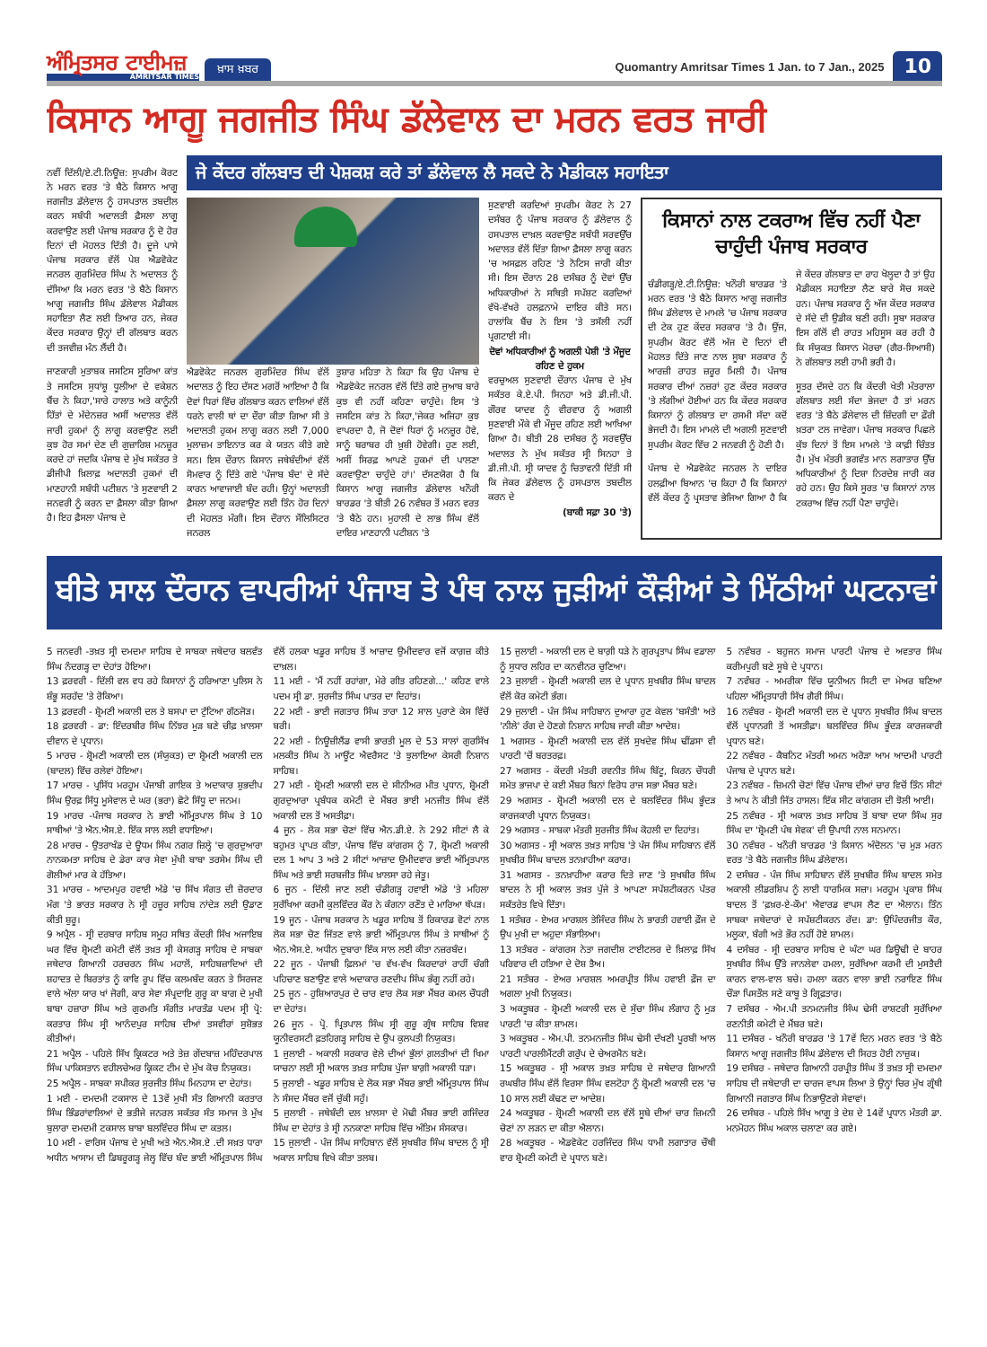ਅੰਮ੍ਰਿਤਸਰ ਟਾਈਮਜ਼
AMRITSAR TIMES
ਖ਼ਾਸ ਖ਼ਬਰ
Quomantry Amritsar Times 1 Jan. to 7 Jan., 2025
10
ਕਿਸਾਨ ਆਗੂ ਜਗਜੀਤ ਸਿੰਘ ਡੱਲੇਵਾਲ ਦਾ ਮਰਨ ਵਰਤ ਜਾਰੀ
ਨਵੀਂ ਦਿੱਲੀ/ਏ.ਟੀ.ਨਿਊਜ਼: ਸੁਪਰੀਮ ਕੋਰਟ ਨੇ ਮਰਨ ਵਰਤ 'ਤੇ ਬੈਠੇ ਕਿਸਾਨ ਆਗੂ ਜਗਜੀਤ ਡੱਲੇਵਾਲ ਨੂੰ ਹਸਪਤਾਲ ਤਬਦੀਲ ਕਰਨ ਸਬੰਧੀ ਅਦਾਲਤੀ ਫ਼ੈਸਲਾ ਲਾਗੂ ਕਰਵਾਉਣ ਲਈ ਪੰਜਾਬ ਸਰਕਾਰ ਨੂੰ ਦੋ ਹੋਰ ਦਿਨਾਂ ਦੀ ਮੋਹਲਤ ਦਿੱਤੀ ਹੈ। ਦੂਜੇ ਪਾਸੇ ਪੰਜਾਬ ਸਰਕਾਰ ਵੱਲੋਂ ਪੇਸ਼ ਐਡਵੋਕੇਟ ਜਨਰਲ ਗੁਰਮਿੰਦਰ ਸਿੰਘ ਨੇ ਅਦਾਲਤ ਨੂੰ ਦੱਸਿਆ ਕਿ ਮਰਨ ਵਰਤ 'ਤੇ ਬੈਠੇ ਕਿਸਾਨ ਆਗੂ ਜਗਜੀਤ ਸਿੰਘ ਡੱਲੇਵਾਲ ਮੈਡੀਕਲ ਸਹਾਇਤਾ ਲੈਣ ਲਈ ਤਿਆਰ ਹਨ, ਜੇਕਰ ਕੇਂਦਰ ਸਰਕਾਰ ਉਨ੍ਹਾਂ ਦੀ ਗੱਲਬਾਤ ਕਰਨ ਦੀ ਤਜਵੀਜ਼ ਮੰਨ ਲੈਂਦੀ ਹੈ।
ਜਾਣਕਾਰੀ ਮੁਤਾਬਕ ਜਸਟਿਸ ਸੂਰਿਆ ਕਾਂਤ ਤੇ ਜਸਟਿਸ ਸੁਧਾਂਸ਼ੂ ਧੂਲੀਆ ਦੇ ਵਕੇਸ਼ਨ ਬੈਂਚ ਨੇ ਕਿਹਾ,'ਸਾਰੇ ਹਾਲਾਤ ਅਤੇ ਕਾਨੂੰਨੀ ਹਿੱਤਾਂ ਦੇ ਮੱਦੇਨਜ਼ਰ ਅਸੀਂ ਅਦਾਲਤ ਵੱਲੋਂ ਜਾਰੀ ਹੁਕਮਾਂ ਨੂੰ ਲਾਗੂ ਕਰਵਾਉਣ ਲਈ ਕੁਝ ਹੋਰ ਸਮਾਂ ਦੇਣ ਦੀ ਗੁਜ਼ਾਰਿਸ਼ ਮਨਜ਼ੂਰ ਕਰਦੇ ਹਾਂ ਜਦਕਿ ਪੰਜਾਬ ਦੇ ਮੁੱਖ ਸਕੱਤਰ ਤੇ ਡੀਜੀਪੀ ਖ਼ਿਲਾਫ਼ ਅਦਾਲਤੀ ਹੁਕਮਾਂ ਦੀ ਮਾਣਹਾਨੀ ਸਬੰਧੀ ਪਟੀਸ਼ਨ 'ਤੇ ਸੁਣਵਾਈ 2 ਜਨਵਰੀ ਨੂੰ ਕਰਨ ਦਾ ਫ਼ੈਸਲਾ ਕੀਤਾ ਗਿਆ ਹੈ। ਇਹ ਫ਼ੈਸਲਾ ਪੰਜਾਬ ਦੇ
ਜੇ ਕੇਂਦਰ ਗੱਲਬਾਤ ਦੀ ਪੇਸ਼ਕਸ਼ ਕਰੇ ਤਾਂ ਡੱਲੇਵਾਲ ਲੈ ਸਕਦੇ ਨੇ ਮੈਡੀਕਲ ਸਹਾਇਤਾ
ਐਡਵੋਕੇਟ ਜਨਰਲ ਗੁਰਮਿੰਦਰ ਸਿੰਘ ਵੱਲੋਂ ਅਦਾਲਤ ਨੂੰ ਇਹ ਦੱਸਣ ਮਗਰੋਂ ਆਇਆ ਹੈ ਕਿ ਦੋਵਾਂ ਧਿਰਾਂ ਵਿੱਚ ਗੱਲਬਾਤ ਕਰਨ ਵਾਲਿਆਂ ਵੱਲੋਂ ਧਰਨੇ ਵਾਲੀ ਥਾਂ ਦਾ ਦੌਰਾ ਕੀਤਾ ਗਿਆ ਸੀ ਤੇ ਅਦਾਲਤੀ ਹੁਕਮ ਲਾਗੂ ਕਰਨ ਲਈ 7,000 ਮੁਲਾਜ਼ਮ ਤਾਇਨਾਤ ਕਰ ਕੇ ਯਤਨ ਕੀਤੇ ਗਏ ਸਨ। ਇਸ ਦੌਰਾਨ ਕਿਸਾਨ ਜਥੇਬੰਦੀਆਂ ਵੱਲੋਂ ਸੋਮਵਾਰ ਨੂੰ ਦਿੱਤੇ ਗਏ 'ਪੰਜਾਬ ਬੰਦ' ਦੇ ਸੱਦੇ ਕਾਰਨ ਆਵਾਜਾਈ ਬੰਦ ਰਹੀ। ਉਨ੍ਹਾਂ ਅਦਾਲਤੀ ਫ਼ੈਸਲਾ ਲਾਗੂ ਕਰਵਾਉਣ ਲਈ ਤਿੰਨ ਹੋਰ ਦਿਨਾਂ ਦੀ ਮੋਹਲਤ ਮੰਗੀ। ਇਸ ਦੌਰਾਨ ਸੌਲਿਸਿਟਰ ਜਨਰਲ
ਤੁਸ਼ਾਰ ਮਹਿਤਾ ਨੇ ਕਿਹਾ ਕਿ ਉਹ ਪੰਜਾਬ ਦੇ ਐਡਵੋਕੇਟ ਜਨਰਲ ਵੱਲੋਂ ਦਿੱਤੇ ਗਏ ਜੁਆਬ ਬਾਰੇ ਕੁਝ ਵੀ ਨਹੀਂ ਕਹਿਣਾ ਚਾਹੁੰਦੇ। ਇਸ 'ਤੇ ਜਸਟਿਸ ਕਾਂਤ ਨੇ ਕਿਹਾ,'ਜੇਕਰ ਅਜਿਹਾ ਕੁਝ ਵਾਪਰਦਾ ਹੈ, ਜੋ ਦੋਵਾਂ ਧਿਰਾਂ ਨੂੰ ਮਨਜ਼ੂਰ ਹੋਵੇ, ਸਾਨੂੰ ਬਰਾਬਰ ਹੀ ਖ਼ੁਸ਼ੀ ਹੋਵੇਗੀ। ਹੁਣ ਲਈ, ਅਸੀਂ ਸਿਰਫ਼ ਆਪਣੇ ਹੁਕਮਾਂ ਦੀ ਪਾਲਣਾ ਕਰਵਾਉਣਾ ਚਾਹੁੰਦੇ ਹਾਂ।' ਦੱਸਣਯੋਗ ਹੈ ਕਿ ਕਿਸਾਨ ਆਗੂ ਜਗਜੀਤ ਡੱਲੇਵਾਲ ਖਨੌਰੀ ਬਾਰਡਰ 'ਤੇ ਬੀਤੀ 26 ਨਵੰਬਰ ਤੋਂ ਮਰਨ ਵਰਤ 'ਤੇ ਬੈਠੇ ਹਨ। ਮੁਹਾਲੀ ਦੇ ਲਾਭ ਸਿੰਘ ਵੱਲੋਂ ਦਾਇਰ ਮਾਣਹਾਨੀ ਪਟੀਸ਼ਨ 'ਤੇ
ਸੁਣਵਾਈ ਕਰਦਿਆਂ ਸੁਪਰੀਮ ਕੋਰਟ ਨੇ 27 ਦਸੰਬਰ ਨੂੰ ਪੰਜਾਬ ਸਰਕਾਰ ਨੂੰ ਡੱਲੇਵਾਲ ਨੂੰ ਹਸਪਤਾਲ ਦਾਖ਼ਲ ਕਰਵਾਉਣ ਸਬੰਧੀ ਸਰਵਉੱਚ ਅਦਾਲਤ ਵੱਲੋਂ ਦਿੱਤਾ ਗਿਆ ਫ਼ੈਸਲਾ ਲਾਗੂ ਕਰਨ 'ਚ ਅਸਫ਼ਲ ਰਹਿਣ 'ਤੇ ਨੋਟਿਸ ਜਾਰੀ ਕੀਤਾ ਸੀ। ਇਸ ਦੌਰਾਨ 28 ਦਸੰਬਰ ਨੂੰ ਦੋਵਾਂ ਉੱਚ ਅਧਿਕਾਰੀਆਂ ਨੇ ਸਥਿਤੀ ਸਪੱਸ਼ਟ ਕਰਦਿਆਂ ਵੱਖੋ-ਵੱਖਰੇ ਹਲਫ਼ਨਾਮੇ ਦਾਇਰ ਕੀਤੇ ਸਨ। ਹਾਲਾਂਕਿ ਬੈਂਚ ਨੇ ਇਸ 'ਤੇ ਤਸੱਲੀ ਨਹੀਂ ਪ੍ਰਗਟਾਈ ਸੀ।
ਦੋਵਾਂ ਅਧਿਕਾਰੀਆਂ ਨੂੰ ਅਗਲੀ ਪੇਸ਼ੀ 'ਤੇ ਮੌਜੂਦ ਰਹਿਣ ਦੇ ਹੁਕਮ
ਵਰਚੁਅਲ ਸੁਣਵਾਈ ਦੌਰਾਨ ਪੰਜਾਬ ਦੇ ਮੁੱਖ ਸਕੱਤਰ ਕੇ.ਏ.ਪੀ. ਸਿਨਹਾ ਅਤੇ ਡੀ.ਜੀ.ਪੀ. ਗੌਰਵ ਯਾਦਵ ਨੂੰ ਵੀਰਵਾਰ ਨੂੰ ਅਗਲੀ ਸੁਣਵਾਈ ਮੌਕੇ ਵੀ ਮੌਜੂਦ ਰਹਿਣ ਲਈ ਆਖਿਆ ਗਿਆ ਹੈ। ਬੀਤੀ 28 ਦਸੰਬਰ ਨੂੰ ਸਰਵਉੱਚ ਅਦਾਲਤ ਨੇ ਮੁੱਖ ਸਕੱਤਰ ਸ੍ਰੀ ਸਿਨਹਾ ਤੇ ਡੀ.ਜੀ.ਪੀ. ਸ੍ਰੀ ਯਾਦਵ ਨੂੰ ਚਿਤਾਵਨੀ ਦਿੱਤੀ ਸੀ ਕਿ ਜੇਕਰ ਡੱਲੇਵਾਲ ਨੂੰ ਹਸਪਤਾਲ ਤਬਦੀਲ ਕਰਨ ਦੇ
(ਬਾਕੀ ਸਫ਼ਾ 30 'ਤੇ)
ਕਿਸਾਨਾਂ ਨਾਲ ਟਕਰਾਅ ਵਿੱਚ ਨਹੀਂ ਪੈਣਾ ਚਾਹੁੰਦੀ ਪੰਜਾਬ ਸਰਕਾਰ
ਚੰਡੀਗੜ੍ਹ/ਏ.ਟੀ.ਨਿਊਜ਼: ਖਨੌਰੀ ਬਾਰਡਰ 'ਤੇ ਮਰਨ ਵਰਤ 'ਤੇ ਬੈਠੇ ਕਿਸਾਨ ਆਗੂ ਜਗਜੀਤ ਸਿੰਘ ਡੱਲੇਵਾਲ ਦੇ ਮਾਮਲੇ 'ਚ ਪੰਜਾਬ ਸਰਕਾਰ ਦੀ ਟੇਕ ਹੁਣ ਕੇਂਦਰ ਸਰਕਾਰ 'ਤੇ ਹੈ। ਉਂਜ, ਸੁਪਰੀਮ ਕੋਰਟ ਵੱਲੋਂ ਅੱਜ ਦੋ ਦਿਨਾਂ ਦੀ ਮੋਹਲਤ ਦਿੱਤੇ ਜਾਣ ਨਾਲ ਸੂਬਾ ਸਰਕਾਰ ਨੂੰ ਆਰਜ਼ੀ ਰਾਹਤ ਜ਼ਰੂਰ ਮਿਲੀ ਹੈ। ਪੰਜਾਬ ਸਰਕਾਰ ਦੀਆਂ ਨਜ਼ਰਾਂ ਹੁਣ ਕੇਂਦਰ ਸਰਕਾਰ 'ਤੇ ਲੱਗੀਆਂ ਹੋਈਆਂ ਹਨ ਕਿ ਕੇਂਦਰ ਸਰਕਾਰ ਕਿਸਾਨਾਂ ਨੂੰ ਗੱਲਬਾਤ ਦਾ ਰਸਮੀ ਸੱਦਾ ਕਦੋਂ ਭੇਜਦੀ ਹੈ। ਇਸ ਮਾਮਲੇ ਦੀ ਅਗਲੀ ਸੁਣਵਾਈ ਸੁਪਰੀਮ ਕੋਰਟ ਵਿੱਚ 2 ਜਨਵਰੀ ਨੂੰ ਹੋਣੀ ਹੈ।
ਪੰਜਾਬ ਦੇ ਐਡਵੋਕੇਟ ਜਨਰਲ ਨੇ ਦਾਇਰ ਹਲਫ਼ੀਆ ਬਿਆਨ 'ਚ ਕਿਹਾ ਹੈ ਕਿ ਕਿਸਾਨਾਂ ਵੱਲੋਂ ਕੇਂਦਰ ਨੂੰ ਪ੍ਰਸਤਾਵ ਭੇਜਿਆ ਗਿਆ ਹੈ ਕਿ ਜੇ ਕੇਂਦਰ ਗੱਲਬਾਤ ਦਾ ਰਾਹ ਖੋਲ੍ਹਦਾ ਹੈ ਤਾਂ ਉਹ ਮੈਡੀਕਲ ਸਹਾਇਤਾ ਲੈਣ ਬਾਰੇ ਸੋਚ ਸਕਦੇ ਹਨ। ਪੰਜਾਬ ਸਰਕਾਰ ਨੂੰ ਅੱਜ ਕੇਂਦਰ ਸਰਕਾਰ ਦੇ ਸੱਦੇ ਦੀ ਉਡੀਕ ਬਣੀ ਰਹੀ। ਸੂਬਾ ਸਰਕਾਰ ਇਸ ਗੱਲੋਂ ਵੀ ਰਾਹਤ ਮਹਿਸੂਸ ਕਰ ਰਹੀ ਹੈ ਕਿ ਸੰਯੁਕਤ ਕਿਸਾਨ ਮੋਰਚਾ (ਗੈਰ-ਸਿਆਸੀ) ਨੇ ਗੱਲਬਾਤ ਲਈ ਹਾਮੀ ਭਰੀ ਹੈ।
ਸੂਤਰ ਦੱਸਦੇ ਹਨ ਕਿ ਕੇਂਦਰੀ ਖੇਤੀ ਮੰਤਰਾਲਾ ਗੱਲਬਾਤ ਲਈ ਸੱਦਾ ਭੇਜਦਾ ਹੈ ਤਾਂ ਮਰਨ ਵਰਤ 'ਤੇ ਬੈਠੇ ਡੱਲੇਵਾਲ ਦੀ ਜ਼ਿੰਦਗੀ ਦਾ ਫ਼ੌਰੀ ਖ਼ਤਰਾ ਟਲ ਜਾਵੇਗਾ। ਪੰਜਾਬ ਸਰਕਾਰ ਪਿਛਲੇ ਕੁੱਝ ਦਿਨਾਂ ਤੋਂ ਇਸ ਮਾਮਲੇ 'ਤੇ ਕਾਫ਼ੀ ਚਿੰਤਤ ਹੈ। ਮੁੱਖ ਮੰਤਰੀ ਭਗਵੰਤ ਮਾਨ ਲਗਾਤਾਰ ਉੱਚ ਅਧਿਕਾਰੀਆਂ ਨੂੰ ਦਿਸ਼ਾ ਨਿਰਦੇਸ਼ ਜਾਰੀ ਕਰ ਰਹੇ ਹਨ। ਉਹ ਕਿਸੇ ਸੂਰਤ 'ਚ ਕਿਸਾਨਾਂ ਨਾਲ ਟਕਰਾਅ ਵਿੱਚ ਨਹੀਂ ਪੈਣਾ ਚਾਹੁੰਦੇ।
ਬੀਤੇ ਸਾਲ ਦੌਰਾਨ ਵਾਪਰੀਆਂ ਪੰਜਾਬ ਤੇ ਪੰਥ ਨਾਲ ਜੁੜੀਆਂ ਕੌੜੀਆਂ ਤੇ ਮਿੱਠੀਆਂ ਘਟਨਾਵਾਂ
5 ਜਨਵਰੀ -ਤਖ਼ਤ ਸ੍ਰੀ ਦਮਦਮਾ ਸਾਹਿਬ ਦੇ ਸਾਬਕਾ ਜਥੇਦਾਰ ਬਲਵੰਤ ਸਿੰਘ ਨੰਦਗੜ੍ਹ ਦਾ ਦੇਹਾਂਤ ਹੋਇਆ।
13 ਫ਼ਰਵਰੀ - ਦਿੱਲੀ ਵਲ ਵਧ ਰਹੇ ਕਿਸਾਨਾਂ ਨੂੰ ਹਰਿਆਣਾ ਪੁਲਿਸ ਨੇ ਸ਼ੰਭੂ ਸਰਹੱਦ 'ਤੇ ਰੋਕਿਆ।
13 ਫ਼ਰਵਰੀ - ਸ਼੍ਰੋਮਣੀ ਅਕਾਲੀ ਦਲ ਤੇ ਬਸਪਾ ਦਾ ਟੁੱਟਿਆ ਗੱਠਜੋੜ।
18 ਫ਼ਰਵਰੀ - ਡਾ: ਇੰਦਰਬੀਰ ਸਿੰਘ ਨਿੱਝਰ ਮੁੜ ਬਣੇ ਚੀਫ਼ ਖ਼ਾਲਸਾ ਦੀਵਾਨ ਦੇ ਪ੍ਰਧਾਨ।
5 ਮਾਰਚ - ਸ਼੍ਰੋਮਣੀ ਅਕਾਲੀ ਦਲ (ਸੰਯੁਕਤ) ਦਾ ਸ਼੍ਰੋਮਣੀ ਅਕਾਲੀ ਦਲ (ਬਾਦਲ) ਵਿੱਚ ਰਲੇਵਾਂ ਹੋਇਆ।
17 ਮਾਰਚ - ਪ੍ਰਸਿੱਧ ਮਰਹੂਮ ਪੰਜਾਬੀ ਗਾਇਕ ਤੇ ਅਦਾਕਾਰ ਸ਼ੁਭਦੀਪ ਸਿੰਘ ਉਰਫ਼ ਸਿੱਧੂ ਮੂਸੇਵਾਲ ਦੇ ਘਰ (ਭਰਾ) ਛੋਟੇ ਸਿੱਧੂ ਦਾ ਜਨਮ।
19 ਮਾਰਚ -ਪੰਜਾਬ ਸਰਕਾਰ ਨੇ ਭਾਈ ਅੰਮ੍ਰਿਤਪਾਲ ਸਿੰਘ ਤੇ 10 ਸਾਥੀਆਂ 'ਤੇ ਐਨ.ਐਸ.ਏ. ਇੱਕ ਸਾਲ ਲਈ ਵਧਾਇਆ।
28 ਮਾਰਚ - ਉਤਰਾਖੰਡ ਦੇ ਊਧਮ ਸਿੰਘ ਨਗਰ ਜ਼ਿਲ੍ਹੇ 'ਚ ਗੁਰਦੁਆਰਾ ਨਾਨਕਮਤਾ ਸਾਹਿਬ ਦੇ ਡੇਰਾ ਕਾਰ ਸੇਵਾ ਮੁੱਖੀ ਬਾਬਾ ਤਰਸੇਮ ਸਿੰਘ ਦੀ ਗੋਲੀਆਂ ਮਾਰ ਕੇ ਹੱਤਿਆ।
31 ਮਾਰਚ - ਆਦਮਪੁਰ ਹਵਾਈ ਅੱਡੇ 'ਚ ਸਿੱਖ ਸੰਗਤ ਦੀ ਜ਼ੋਰਦਾਰ ਮੰਗ 'ਤੇ ਭਾਰਤ ਸਰਕਾਰ ਨੇ ਸ੍ਰੀ ਹਜ਼ੂਰ ਸਾਹਿਬ ਨਾਂਦੇੜ ਲਈ ਉਡਾਣ ਕੀਤੀ ਸ਼ੁਰੂ।
9 ਅਪ੍ਰੈਲ - ਸ੍ਰੀ ਦਰਬਾਰ ਸਾਹਿਬ ਸਮੂਹ ਸਥਿਤ ਕੇਂਦਰੀ ਸਿੱਖ ਅਜਾਇਬ ਘਰ ਵਿੱਚ ਸ਼੍ਰੋਮਣੀ ਕਮੇਟੀ ਵੱਲੋਂ ਤਖ਼ਤ ਸ੍ਰੀ ਕੇਸਗੜ੍ਹ ਸਾਹਿਬ ਦੇ ਸਾਬਕਾ ਜਥੇਦਾਰ ਗਿਆਨੀ ਹਰਚਰਨ ਸਿੰਘ ਮਹਾਲੋਂ, ਸਾਹਿਬਜ਼ਾਦਿਆਂ ਦੀ ਸ਼ਹਾਦਤ ਦੇ ਬਿਰਤਾਂਤ ਨੂੰ ਕਾਵਿ ਰੂਪ ਵਿੱਚ ਕਲਮਬੰਦ ਕਰਨ ਤੇ ਸਿਰਜਣ ਵਾਲੇ ਅੱਲਾ ਯਾਰ ਖਾਂ ਜੋਗੀ, ਕਾਰ ਸੇਵਾ ਸੰਪ੍ਰਦਾਇ ਗੁਰੂ ਕਾ ਬਾਗ ਦੇ ਮੁਖੀ ਬਾਬਾ ਹਜ਼ਾਰਾ ਸਿੰਘ ਅਤੇ ਗੁਰਮਤਿ ਸੰਗੀਤ ਮਾਰਤੰਡ ਪਦਮ ਸ੍ਰੀ ਪ੍ਰੋ: ਕਰਤਾਰ ਸਿੰਘ ਸ੍ਰੀ ਆਨੰਦਪੁਰ ਸਾਹਿਬ ਦੀਆਂ ਤਸਵੀਰਾਂ ਸੁਸ਼ੋਭਤ ਕੀਤੀਆਂ।
21 ਅਪ੍ਰੈਲ - ਪਹਿਲੇ ਸਿੱਖ ਕ੍ਰਿਕਟਰ ਅਤੇ ਤੇਜ਼ ਗੇਂਦਬਾਜ਼ ਮਹਿੰਦਰਪਾਲ ਸਿੰਘ ਪਾਕਿਸਤਾਨ ਵਹੀਲਚੇਅਰ ਕ੍ਰਿਕਟ ਟੀਮ ਦੇ ਮੁੱਖ ਕੋਚ ਨਿਯੁਕਤ।
25 ਅਪ੍ਰੈਲ - ਸਾਬਕਾ ਸਪੀਕਰ ਸੁਰਜੀਤ ਸਿੰਘ ਮਿਨਹਾਸ ਦਾ ਦੇਹਾਂਤ।
1 ਮਈ - ਦਮਦਮੀ ਟਕਸਾਲ ਦੇ 13ਵੇਂ ਮੁਖੀ ਸੰਤ ਗਿਆਨੀ ਕਰਤਾਰ ਸਿੰਘ ਭਿੰਡਰਾਂਵਾਲਿਆਂ ਦੇ ਭਤੀਜੇ ਜਨਰਲ ਸਕੱਤਰ ਸੰਤ ਸਮਾਜ ਤੇ ਮੁੱਖ ਬੁਲਾਰਾ ਦਮਦਮੀ ਟਕਸਾਲ ਬਾਬਾ ਬਲਵਿੰਦਰ ਸਿੰਘ ਦਾ ਕਤਲ।
10 ਮਈ - ਵਾਰਿਸ ਪੰਜਾਬ ਦੇ ਮੁਖੀ ਅਤੇ ਐਨ.ਐਸ.ਏ .ਦੀ ਸਖ਼ਤ ਧਾਰਾ ਅਧੀਨ ਆਸਾਮ ਦੀ ਡਿਬਰੂਗੜ੍ਹ ਜੇਲ੍ਹ ਵਿੱਚ ਬੰਦ ਭਾਈ ਅੰਮ੍ਰਿਤਪਾਲ ਸਿੰਘ ਵੱਲੋਂ ਹਲਕਾ ਖਡੂਰ ਸਾਹਿਬ ਤੋਂ ਆਜ਼ਾਦ ਉਮੀਦਵਾਰ ਵਜੋਂ ਕਾਗ਼ਜ਼ ਕੀਤੇ ਦਾਖ਼ਲ।
11 ਮਈ - 'ਮੈਂ ਨਹੀਂ ਰਹਾਂਗਾ, ਮੇਰੇ ਗੀਤ ਰਹਿਣਗੇ...' ਕਹਿਣ ਵਾਲੇ ਪਦਮ ਸ੍ਰੀ ਡਾ. ਸੁਰਜੀਤ ਸਿੰਘ ਪਾਤਰ ਦਾ ਦਿਹਾਂਤ।
22 ਮਈ - ਭਾਈ ਜਗਤਾਰ ਸਿੰਘ ਤਾਰਾ 12 ਸਾਲ ਪੁਰਾਣੇ ਕੇਸ ਵਿੱਚੋਂ ਬਰੀ।
22 ਮਈ - ਨਿਊਜ਼ੀਲੈਂਡ ਵਾਸੀ ਭਾਰਤੀ ਮੂਲ ਦੇ 53 ਸਾਲਾਂ ਗੁਰਸਿੱਖ ਮਲਕੀਤ ਸਿੰਘ ਨੇ ਮਾਊਂਟ ਐਵਰੈਸਟ 'ਤੇ ਝੁਲਾਇਆ ਕੇਸਰੀ ਨਿਸ਼ਾਨ ਸਾਹਿਬ।
27 ਮਈ - ਸ਼੍ਰੋਮਣੀ ਅਕਾਲੀ ਦਲ ਦੇ ਸੀਨੀਅਰ ਮੀਤ ਪ੍ਰਧਾਨ, ਸ਼੍ਰੋਮਣੀ ਗੁਰਦੁਆਰਾ ਪ੍ਰਬੰਧਕ ਕਮੇਟੀ ਦੇ ਮੈਂਬਰ ਭਾਈ ਮਨਜੀਤ ਸਿੰਘ ਵੱਲੋਂ ਅਕਾਲੀ ਦਲ ਤੋਂ ਅਸਤੀਫ਼ਾ।
4 ਜੂਨ - ਲੋਕ ਸਭਾ ਚੋਣਾਂ ਵਿੱਚ ਐਨ.ਡੀ.ਏ. ਨੇ 292 ਸੀਟਾਂ ਲੈ ਕੇ ਬਹੁਮਤ ਪ੍ਰਾਪਤ ਕੀਤਾ, ਪੰਜਾਬ ਵਿੱਚ ਕਾਂਗਰਸ ਨੂੰ 7, ਸ਼੍ਰੋਮਣੀ ਅਕਾਲੀ ਦਲ 1 ਆਪ 3 ਅਤੇ 2 ਸੀਟਾਂ ਆਜ਼ਾਦ ਉਮੀਦਵਾਰ ਭਾਈ ਅੰਮ੍ਰਿਤਪਾਲ ਸਿੰਘ ਅਤੇ ਭਾਈ ਸਰਬਜੀਤ ਸਿੰਘ ਖ਼ਾਲਸਾ ਰਹੇ ਜੇਤੂ।
6 ਜੂਨ - ਦਿੱਲੀ ਜਾਣ ਲਈ ਚੰਡੀਗੜ੍ਹ ਹਵਾਈ ਅੱਡੇ 'ਤੇ ਮਹਿਲਾ ਸੁਰੱਖਿਆ ਕਰਮੀ ਕੁਲਵਿੰਦਰ ਕੌਰ ਨੇ ਕੰਗਨਾ ਰਣੌਤ ਦੇ ਮਾਰਿਆ ਥੱਪੜ।
19 ਜੂਨ - ਪੰਜਾਬ ਸਰਕਾਰ ਨੇ ਖਡੂਰ ਸਾਹਿਬ ਤੋਂ ਰਿਕਾਰਡ ਵੋਟਾਂ ਨਾਲ ਲੋਕ ਸਭਾ ਚੋਣ ਜਿੱਤਣ ਵਾਲੇ ਭਾਈ ਅੰਮ੍ਰਿਤਪਾਲ ਸਿੰਘ ਤੇ ਸਾਥੀਆਂ ਨੂੰ ਐਨ.ਐਸ.ਏ. ਅਧੀਨ ਦੁਬਾਰਾ ਇੱਕ ਸਾਲ ਲਈ ਕੀਤਾ ਨਜ਼ਰਬੰਦ।
22 ਜੂਨ - ਪੰਜਾਬੀ ਫ਼ਿਲਮਾਂ 'ਚ ਵੱਖ-ਵੱਖ ਕਿਰਦਾਰਾਂ ਰਾਹੀਂ ਚੰਗੀ ਪਹਿਚਾਣ ਬਣਾਉਣ ਵਾਲੇ ਅਦਾਕਾਰ ਰਣਦੀਪ ਸਿੰਘ ਭੰਗੂ ਨਹੀਂ ਰਹੇ।
25 ਜੂਨ - ਹੁਸ਼ਿਆਰਪੁਰ ਦੇ ਚਾਰ ਵਾਰ ਲੋਕ ਸਭਾ ਮੈਂਬਰ ਕਮਲ ਚੌਧਰੀ ਦਾ ਦੇਹਾਂਤ।
26 ਜੂਨ - ਪ੍ਰੋ. ਪ੍ਰਿਤਪਾਲ ਸਿੰਘ ਸ੍ਰੀ ਗੁਰੂ ਗ੍ਰੰਥ ਸਾਹਿਬ ਵਿਸ਼ਵ ਯੂਨੀਵਰਸਟੀ ਫ਼ਤਹਿਗੜ੍ਹ ਸਾਹਿਬ ਦੇ ਉਪ ਕੁਲਪਤੀ ਨਿਯੁਕਤ।
1 ਜੁਲਾਈ - ਅਕਾਲੀ ਸਰਕਾਰ ਵੇਲੇ ਦੀਆਂ ਭੁੱਲਾਂ ਗ਼ਲਤੀਆਂ ਦੀ ਖਿਮਾ ਯਾਚਨਾ ਲਈ ਸ੍ਰੀ ਅਕਾਲ ਤਖ਼ਤ ਸਾਹਿਬ ਪੁੱਜਾ ਬਾਗ਼ੀ ਅਕਾਲੀ ਧੜਾ।
5 ਜੁਲਾਈ - ਖਡੂਰ ਸਾਹਿਬ ਦੇ ਲੋਕ ਸਭਾ ਮੈਂਬਰ ਭਾਈ ਅੰਮ੍ਰਿਤਪਾਲ ਸਿੰਘ ਨੇ ਸੰਸਦ ਮੈਂਬਰ ਵਜੋਂ ਚੁੱਕੀ ਸਹੁੰ।
5 ਜੁਲਾਈ - ਜਥੇਬੰਦੀ ਦਲ ਖ਼ਾਲਸਾ ਦੇ ਮੋਢੀ ਮੈਂਬਰ ਭਾਈ ਗਜਿੰਦਰ ਸਿੰਘ ਦਾ ਦੇਹਾਂਤ ਤੇ ਸ੍ਰੀ ਨਨਕਾਣਾ ਸਾਹਿਬ ਵਿੱਚ ਅੰਤਿਮ ਸੰਸਕਾਰ।
15 ਜੁਲਾਈ - ਪੰਜ ਸਿੰਘ ਸਾਹਿਬਾਨ ਵੱਲੋਂ ਸੁਖਬੀਰ ਸਿੰਘ ਬਾਦਲ ਨੂੰ ਸ੍ਰੀ ਅਕਾਲ ਸਾਹਿਬ ਵਿਖੇ ਕੀਤਾ ਤਲਬ।
15 ਜੁਲਾਈ - ਅਕਾਲੀ ਦਲ ਦੇ ਬਾਗ਼ੀ ਧੜੇ ਨੇ ਗੁਰਪ੍ਰਤਾਪ ਸਿੰਘ ਵਡਾਲਾ ਨੂੰ ਸੁਧਾਰ ਲਹਿਰ ਦਾ ਕਨਵੀਨਰ ਚੁਣਿਆ।
23 ਜੁਲਾਈ - ਸ਼੍ਰੋਮਣੀ ਅਕਾਲੀ ਦਲ ਦੇ ਪ੍ਰਧਾਨ ਸੁਖਬੀਰ ਸਿੰਘ ਬਾਦਲ ਵੱਲੋਂ ਕੋਰ ਕਮੇਟੀ ਭੰਗ।
29 ਜੁਲਾਈ - ਪੰਜ ਸਿੰਘ ਸਾਹਿਬਾਨ ਦੁਆਰਾ ਹੁਣ ਕੇਵਲ 'ਬਸੰਤੀ' ਅਤੇ 'ਨੀਲੇ' ਰੰਗ ਦੇ ਹੋਣਗੇ ਨਿਸ਼ਾਨ ਸਾਹਿਬ ਜਾਰੀ ਕੀਤਾ ਆਦੇਸ਼।
1 ਅਗਸਤ - ਸ਼੍ਰੋਮਣੀ ਅਕਾਲੀ ਦਲ ਵੱਲੋਂ ਸੁਖਦੇਵ ਸਿੰਘ ਢੀਂਡਸਾ ਵੀ ਪਾਰਟੀ 'ਚੋਂ ਬਰਤਰਫ਼।
27 ਅਗਸਤ - ਕੇਂਦਰੀ ਮੰਤਰੀ ਰਵਨੀਤ ਸਿੰਘ ਬਿੱਟੂ, ਕਿਰਨ ਚੌਧਰੀ ਸਮੇਤ ਭਾਜਪਾ ਦੇ ਕਈ ਮੈਂਬਰ ਬਿਨਾਂ ਵਿਰੋਧ ਰਾਜ ਸਭਾ ਮੈਂਬਰ ਬਣੇ।
29 ਅਗਸਤ - ਸ਼੍ਰੋਮਣੀ ਅਕਾਲੀ ਦਲ ਦੇ ਬਲਵਿੰਦਰ ਸਿੰਘ ਭੂੰਦੜ ਕਾਰਜਕਾਰੀ ਪ੍ਰਧਾਨ ਨਿਯੁਕਤ।
29 ਅਗਸਤ - ਸਾਬਕਾ ਮੰਤਰੀ ਸੁਰਜੀਤ ਸਿੰਘ ਕੋਹਲੀ ਦਾ ਦਿਹਾਂਤ।
30 ਅਗਸਤ - ਸ੍ਰੀ ਅਕਾਲ ਤਖ਼ਤ ਸਾਹਿਬ 'ਤੇ ਪੰਜ ਸਿੰਘ ਸਾਹਿਬਾਨ ਵੱਲੋਂ ਸੁਖਬੀਰ ਸਿੰਘ ਬਾਦਲ ਤਨਖ਼ਾਹੀਆ ਕਰਾਰ।
31 ਅਗਸਤ - ਤਨਖ਼ਾਹੀਆ ਕਰਾਰ ਦਿਤੇ ਜਾਣ 'ਤੇ ਸੁਖਬੀਰ ਸਿੰਘ ਬਾਦਲ ਨੇ ਸ੍ਰੀ ਅਕਾਲ ਤਖ਼ਤ ਪੁੱਜੇ ਤੇ ਆਪਣਾ ਸਪੱਸ਼ਟੀਕਰਨ ਪੱਤਰ ਸਕੱਤਰੇਤ ਵਿਖੇ ਦਿੱਤਾ।
1 ਸਤੰਬਰ - ਏਅਰ ਮਾਰਸ਼ਲ ਤੇਜਿੰਦਰ ਸਿੰਘ ਨੇ ਭਾਰਤੀ ਹਵਾਈ ਫ਼ੌਜ ਦੇ ਉਪ ਮੁਖੀ ਦਾ ਅਹੁਦਾ ਸੰਭਾਲਿਆ।
13 ਸਤੰਬਰ - ਕਾਂਗਰਸ ਨੇਤਾ ਜਗਦੀਸ਼ ਟਾਈਟਲਰ ਦੇ ਖ਼ਿਲਾਫ਼ ਸਿੱਖ ਪਰਿਵਾਰ ਦੀ ਹਤਿਆ ਦੇ ਦੋਸ਼ ਤੈਅ।
21 ਸਤੰਬਰ - ਏਅਰ ਮਾਰਸ਼ਲ ਅਮਰਪ੍ਰੀਤ ਸਿੰਘ ਹਵਾਈ ਫ਼ੌਜ ਦਾ ਅਗਲਾ ਮੁਖੀ ਨਿਯੁਕਤ।
3 ਅਕਤੂਬਰ - ਸ਼੍ਰੋਮਣੀ ਅਕਾਲੀ ਦਲ ਦੇ ਸੁੱਚਾ ਸਿੰਘ ਲੰਗਾਹ ਨੂੰ ਮੁੜ ਪਾਰਟੀ 'ਚ ਕੀਤਾ ਸ਼ਾਮਲ।
3 ਅਕਤੂਬਰ - ਐਮ.ਪੀ. ਤਨਮਨਜੀਤ ਸਿੰਘ ਢੇਸੀ ਦੱਖਣੀ ਪੂਰਬੀ ਆਲ ਪਾਰਟੀ ਪਾਰਲੀਮੈਂਟਰੀ ਗਰੁੱਪ ਦੇ ਚੇਅਰਮੈਨ ਬਣੇ।
15 ਅਕਤੂਬਰ - ਸ੍ਰੀ ਅਕਾਲ ਤਖ਼ਤ ਸਾਹਿਬ ਦੇ ਜਥੇਦਾਰ ਗਿਆਨੀ ਰਘਬੀਰ ਸਿੰਘ ਵੱਲੋਂ ਵਿਰਸਾ ਸਿੰਘ ਵਲਟੋਹਾ ਨੂੰ ਸ਼੍ਰੋਮਣੀ ਅਕਾਲੀ ਦਲ 'ਚ 10 ਸਾਲ ਲਈ ਕੱਢਣ ਦਾ ਆਦੇਸ਼।
24 ਅਕਤੂਬਰ - ਸ਼੍ਰੋਮਣੀ ਅਕਾਲੀ ਦਲ ਵੱਲੋਂ ਸੂਬੇ ਦੀਆਂ ਚਾਰ ਜ਼ਿਮਨੀ ਚੋਣਾਂ ਨਾ ਲੜਨ ਦਾ ਕੀਤਾ ਐਲਾਨ।
28 ਅਕਤੂਬਰ - ਐਡਵੋਕੇਟ ਹਰਜਿੰਦਰ ਸਿੰਘ ਧਾਮੀ ਲਗਾਤਾਰ ਚੌਥੀ ਵਾਰ ਸ਼੍ਰੋਮਣੀ ਕਮੇਟੀ ਦੇ ਪ੍ਰਧਾਨ ਬਣੇ।
5 ਨਵੰਬਰ - ਬਹੁਜਨ ਸਮਾਜ ਪਾਰਟੀ ਪੰਜਾਬ ਦੇ ਅਵਤਾਰ ਸਿੰਘ ਕਰੀਮਪੁਰੀ ਬਣੇ ਸੂਬੇ ਦੇ ਪ੍ਰਧਾਨ।
7 ਨਵੰਬਰ - ਅਮਰੀਕਾ ਵਿੱਚ ਯੂਨੀਅਨ ਸਿਟੀ ਦਾ ਮੇਅਰ ਬਣਿਆ ਪਹਿਲਾ ਅੰਮ੍ਰਿਤਧਾਰੀ ਸਿੱਖ ਗੈਰੀ ਸਿੰਘ।
16 ਨਵੰਬਰ - ਸ਼੍ਰੋਮਣੀ ਅਕਾਲੀ ਦਲ ਦੇ ਪ੍ਰਧਾਨ ਸੁਖਬੀਰ ਸਿੰਘ ਬਾਦਲ ਵੱਲੋਂ ਪ੍ਰਧਾਨਗੀ ਤੋਂ ਅਸਤੀਫ਼ਾ। ਬਲਵਿੰਦਰ ਸਿੰਘ ਭੂੰਦੜ ਕਾਰਜਕਾਰੀ ਪ੍ਰਧਾਨ ਬਣੇ।
22 ਨਵੰਬਰ - ਕੈਬਨਿਟ ਮੰਤਰੀ ਅਮਨ ਅਰੋੜਾ ਆਮ ਆਦਮੀ ਪਾਰਟੀ ਪੰਜਾਬ ਦੇ ਪ੍ਰਧਾਨ ਬਣੇ।
23 ਨਵੰਬਰ - ਜ਼ਿਮਨੀ ਚੋਣਾਂ ਵਿੱਚ ਪੰਜਾਬ ਦੀਆਂ ਚਾਰ ਵਿਚੋਂ ਤਿੰਨ ਸੀਟਾਂ ਤੇ ਆਪ ਨੇ ਕੀਤੀ ਜਿੱਤ ਹਾਸਲ। ਇੱਕ ਸੀਟ ਕਾਂਗਰਸ ਦੀ ਝੋਲੀ ਆਈ।
25 ਨਵੰਬਰ - ਸ੍ਰੀ ਅਕਾਲ ਤਖ਼ਤ ਸਾਹਿਬ ਤੋਂ ਬਾਬਾ ਦਯਾ ਸਿੰਘ ਸੁਰ ਸਿੰਘ ਦਾ 'ਸ਼੍ਰੋਮਣੀ ਪੰਥ ਸੇਵਕ' ਦੀ ਉਪਾਧੀ ਨਾਲ ਸਨਮਾਨ।
30 ਨਵੰਬਰ - ਖਨੌਰੀ ਬਾਰਡਰ 'ਤੇ ਕਿਸਾਨ ਅੰਦੋਲਨ 'ਚ ਮੁੜ ਮਰਨ ਵਰਤ 'ਤੇ ਬੈਠੇ ਜਗਜੀਤ ਸਿੰਘ ਡੱਲੇਵਾਲ।
2 ਦਸੰਬਰ - ਪੰਜ ਸਿੰਘ ਸਾਹਿਬਾਨ ਵੱਲੋਂ ਸੁਖਬੀਰ ਸਿੰਘ ਬਾਦਲ ਸਮੇਤ ਅਕਾਲੀ ਲੀਡਰਸ਼ਿਪ ਨੂੰ ਲਾਈ ਧਾਰਮਿਕ ਸਜ਼ਾ। ਮਰਹੂਮ ਪ੍ਰਕਾਸ਼ ਸਿੰਘ ਬਾਦਲ ਤੋਂ 'ਫ਼ਖ਼ਰ-ਏ-ਕੌਮ' ਐਵਾਰਡ ਵਾਪਸ ਲੈਣ ਦਾ ਐਲਾਨ। ਤਿੰਨ ਸਾਬਕਾ ਜਥੇਦਾਰਾਂ ਦੇ ਸਪੱਸ਼ਟੀਕਰਨ ਰੱਦ। ਡਾ: ਉਪਿੰਦਰਜੀਤ ਕੌਰ, ਮਲੂਕਾ, ਬੰਗੀ ਅਤੇ ਭੌਰ ਨਹੀਂ ਹੋਏ ਸ਼ਾਮਲ।
4 ਦਸੰਬਰ - ਸ੍ਰੀ ਦਰਬਾਰ ਸਾਹਿਬ ਦੇ ਘੰਟਾ ਘਰ ਡਿਊਢੀ ਦੇ ਬਾਹਰ ਸੁਖਬੀਰ ਸਿੰਘ ਉੱਤੇ ਜਾਨਲੇਵਾ ਹਮਲਾ, ਸੁਰੱਖਿਆ ਕਰਮੀ ਦੀ ਮੁਸਤੈਦੀ ਕਾਰਨ ਵਾਲ-ਵਾਲ ਬਚੇ। ਹਮਲਾ ਕਰਨ ਵਾਲਾ ਭਾਈ ਨਰਾਇਣ ਸਿੰਘ ਚੌੜਾ ਪਿਸਤੌਲ ਸਣੇ ਕਾਬੂ ਤੇ ਗ੍ਰਿਫ਼ਤਾਰ।
7 ਦਸੰਬਰ - ਐਮ.ਪੀ ਤਨਮਨਜੀਤ ਸਿੰਘ ਢੇਸੀ ਰਾਸ਼ਟਰੀ ਸੁਰੱਖਿਆ ਰਣਨੀਤੀ ਕਮੇਟੀ ਦੇ ਮੈਂਬਰ ਬਣੇ।
11 ਦਸੰਬਰ - ਖਨੌਰੀ ਬਾਰਡਰ 'ਤੇ 17ਵੇਂ ਦਿਨ ਮਰਨ ਵਰਤ 'ਤੇ ਬੈਠੇ ਕਿਸਾਨ ਆਗੂ ਜਗਜੀਤ ਸਿੰਘ ਡੱਲੇਵਾਲ ਦੀ ਸਿਹਤ ਹੋਈ ਨਾਜ਼ੁਕ।
19 ਦਸੰਬਰ - ਜਥੇਦਾਰ ਗਿਆਨੀ ਹਰਪ੍ਰੀਤ ਸਿੰਘ ਤੋਂ ਤਖ਼ਤ ਸ੍ਰੀ ਦਮਦਮਾ ਸਾਹਿਬ ਦੀ ਜਥੇਦਾਰੀ ਦਾ ਚਾਰਜ ਵਾਪਸ ਲਿਆ ਤੇ ਉਨ੍ਹਾਂ ਚਿਰ ਮੁੱਖ ਗ੍ਰੰਥੀ ਗਿਆਨੀ ਜਗਤਾਰ ਸਿੰਘ ਨਿਭਾਉਣਗੇ ਸੇਵਾਵਾਂ।
26 ਦਸੰਬਰ - ਪਹਿਲੇ ਸਿੱਖ ਆਗੂ ਤੇ ਦੇਸ਼ ਦੇ 14ਵੇਂ ਪ੍ਰਧਾਨ ਮੰਤਰੀ ਡਾ. ਮਨਮੋਹਨ ਸਿੰਘ ਅਕਾਲ ਚਲਾਣਾ ਕਰ ਗਏ।